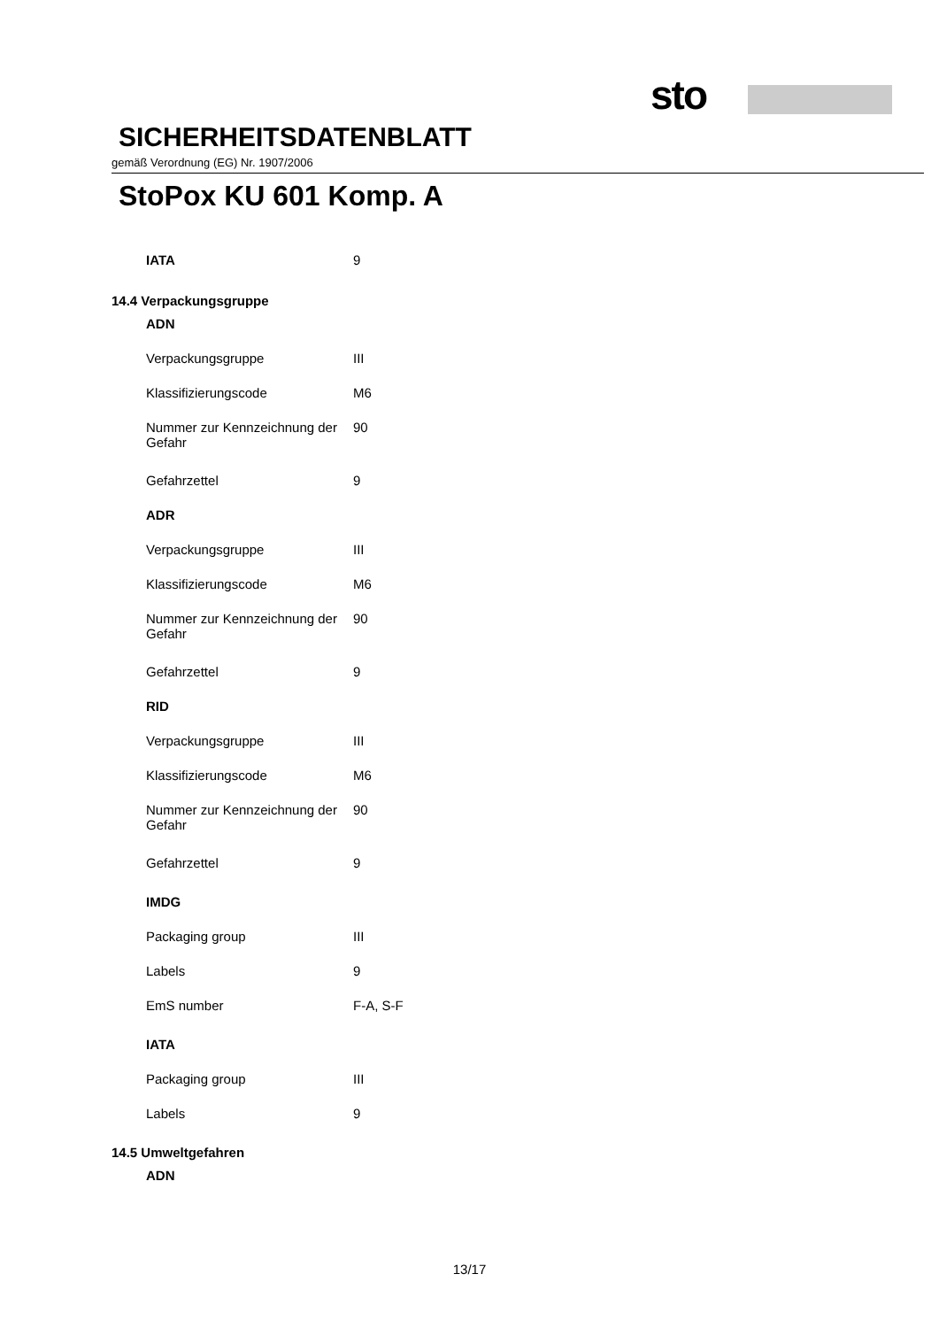sto
SICHERHEITSDATENBLATT
gemäß Verordnung (EG) Nr. 1907/2006
StoPox KU 601 Komp. A
| IATA | 9 |
| 14.4 Verpackungsgruppe | |
| ADN | |
| Verpackungsgruppe | III |
| Klassifizierungscode | M6 |
| Nummer zur Kennzeichnung der Gefahr | 90 |
| Gefahrzettel | 9 |
| ADR | |
| Verpackungsgruppe | III |
| Klassifizierungscode | M6 |
| Nummer zur Kennzeichnung der Gefahr | 90 |
| Gefahrzettel | 9 |
| RID | |
| Verpackungsgruppe | III |
| Klassifizierungscode | M6 |
| Nummer zur Kennzeichnung der Gefahr | 90 |
| Gefahrzettel | 9 |
| IMDG | |
| Packaging group | III |
| Labels | 9 |
| EmS number | F-A, S-F |
| IATA | |
| Packaging group | III |
| Labels | 9 |
| 14.5 Umweltgefahren | |
| ADN | |
13/17